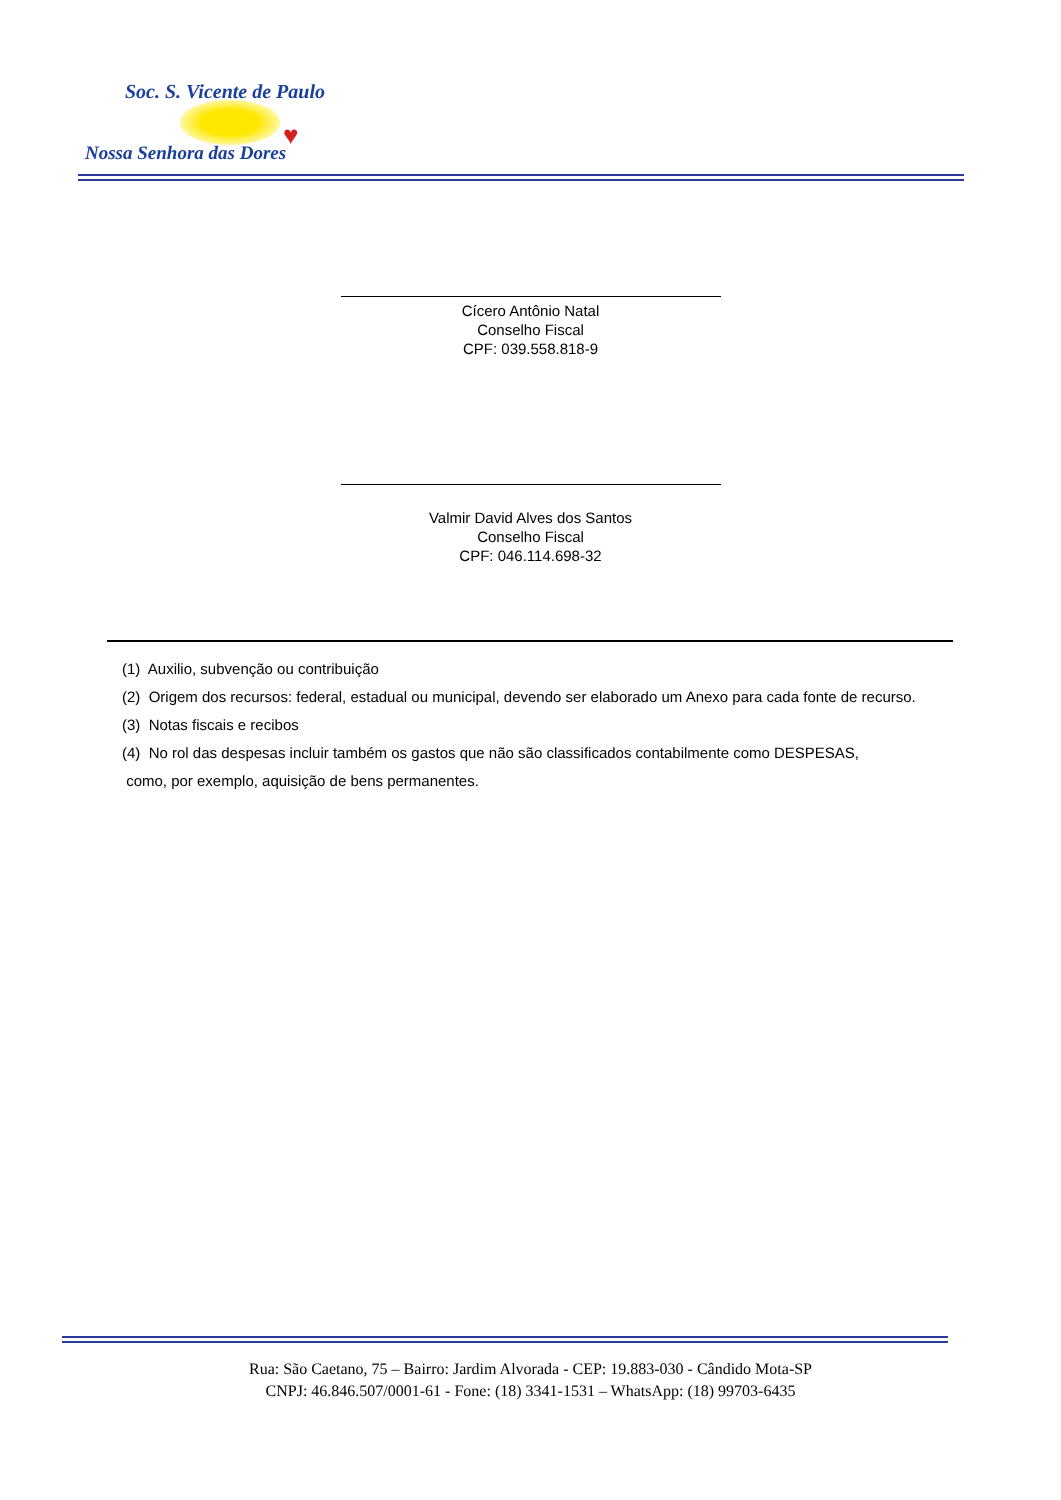Soc. S. Vicente de Paulo
♥
Nossa Senhora das Dores
Cícero Antônio Natal
Conselho Fiscal
CPF: 039.558.818-9
Valmir David Alves dos Santos
Conselho Fiscal
CPF: 046.114.698-32
(1) Auxilio, subvenção ou contribuição
(2) Origem dos recursos: federal, estadual ou municipal, devendo ser elaborado um Anexo para cada fonte de recurso.
(3) Notas fiscais e recibos
(4) No rol das despesas incluir também os gastos que não são classificados contabilmente como DESPESAS,
como, por exemplo, aquisição de bens permanentes.
Rua: São Caetano, 75 – Bairro: Jardim Alvorada - CEP: 19.883-030 - Cândido Mota-SP
CNPJ: 46.846.507/0001-61 - Fone: (18) 3341-1531 – WhatsApp: (18) 99703-6435